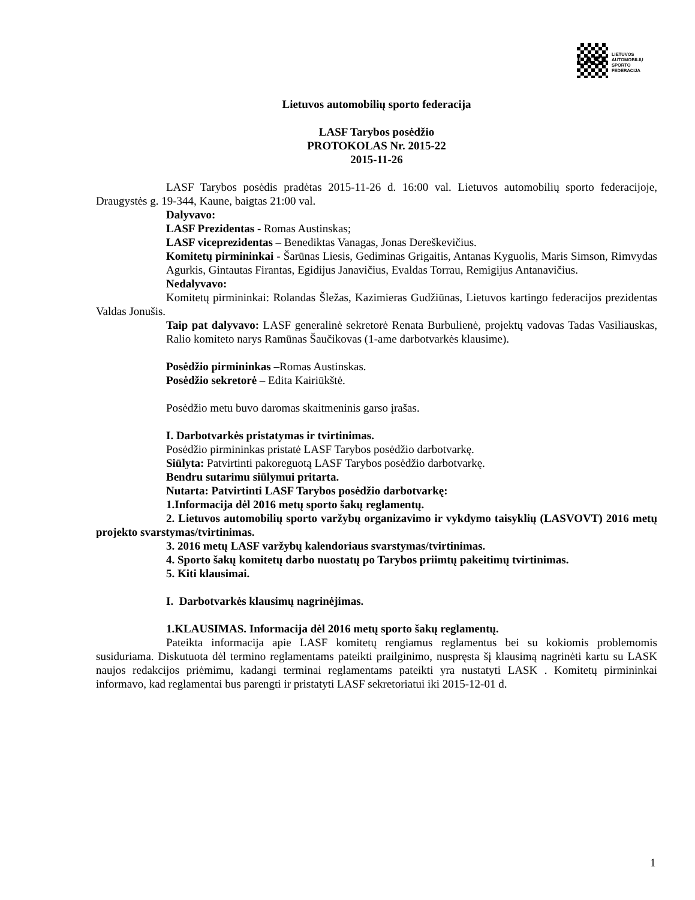LASF
LIETUVOS
AUTOMOBILIŲ
SPORTO
FEDERACIJA
Lietuvos automobilių sporto federacija
LASF Tarybos posėdžio
PROTOKOLAS Nr. 2015-22
2015-11-26
LASF Tarybos posėdis pradėtas 2015-11-26 d. 16:00 val. Lietuvos automobilių sporto federacijoje, Draugystės g. 19-344, Kaune, baigtas 21:00 val.
Dalyvavo:
LASF Prezidentas - Romas Austinskas;
LASF viceprezidentas – Benediktas Vanagas, Jonas Dereškevičius.
Komitetų pirmininkai - Šarūnas Liesis, Gediminas Grigaitis, Antanas Kyguolis, Maris Simson, Rimvydas Agurkis, Gintautas Firantas, Egidijus Janavičius, Evaldas Torrau, Remigijus Antanavičius.
Nedalyvavo:
Komitetų pirmininkai: Rolandas Šležas, Kazimieras Gudžiūnas, Lietuvos kartingo federacijos prezidentas Valdas Jonušis.
Taip pat dalyvavo: LASF generalinė sekretorė Renata Burbulienė, projektų vadovas Tadas Vasiliauskas, Ralio komiteto narys Ramūnas Šaučikovas (1-ame darbotvarkės klausime).
Posėdžio pirmininkas –Romas Austinskas.
Posėdžio sekretorė – Edita Kairiūkštė.
Posėdžio metu buvo daromas skaitmeninis garso įrašas.
I. Darbotvarkės pristatymas ir tvirtinimas.
Posėdžio pirmininkas pristatė LASF Tarybos posėdžio darbotvarkę.
Siūlyta: Patvirtinti pakoreguotą LASF Tarybos posėdžio darbotvarkę.
Bendru sutarimu siūlymui pritarta.
Nutarta: Patvirtinti LASF Tarybos posėdžio darbotvarkę:
1.Informacija dėl 2016 metų sporto šakų reglamentų.
2. Lietuvos automobilių sporto varžybų organizavimo ir vykdymo taisyklių (LASVOVT) 2016 metų projekto svarstymas/tvirtinimas.
3. 2016 metų LASF varžybų kalendoriaus svarstymas/tvirtinimas.
4. Sporto šakų komitetų darbo nuostatų po Tarybos priimtų pakeitimų tvirtinimas.
5. Kiti klausimai.
I. Darbotvarkės klausimų nagrinėjimas.
1.KLAUSIMAS. Informacija dėl 2016 metų sporto šakų reglamentų.
Pateikta informacija apie LASF komitetų rengiamus reglamentus bei su kokiomis problemomis susiduriama. Diskutuota dėl termino reglamentams pateikti prailginimo, nuspręsta šį klausimą nagrinėti kartu su LASK naujos redakcijos priėmimu, kadangi terminai reglamentams pateikti yra nustatyti LASK . Komitetų pirmininkai informavo, kad reglamentai bus parengti ir pristatyti LASF sekretoriatui iki 2015-12-01 d.
1